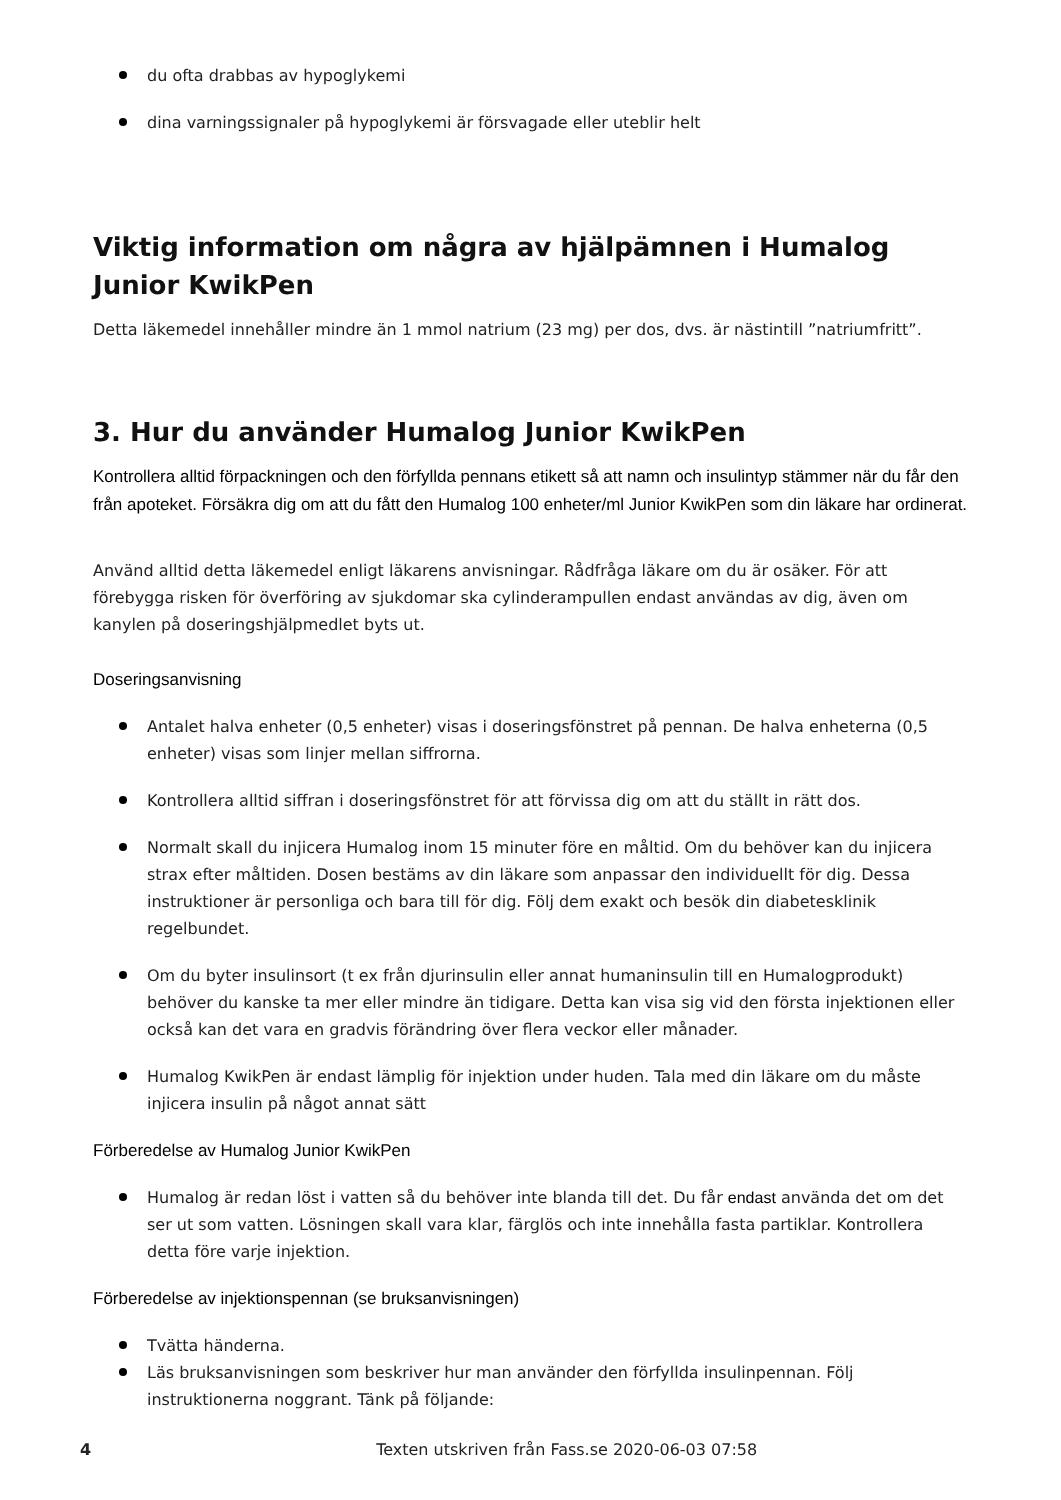du ofta drabbas av hypoglykemi
dina varningssignaler på hypoglykemi är försvagade eller uteblir helt
Viktig information om några av hjälpämnen i Humalog Junior KwikPen
Detta läkemedel innehåller mindre än 1 mmol natrium (23 mg) per dos, dvs. är nästintill ”natriumfritt”.
3. Hur du använder Humalog Junior KwikPen
Kontrollera alltid förpackningen och den förfyllda pennans etikett så att namn och insulintyp stämmer när du får den från apoteket. Försäkra dig om att du fått den Humalog 100 enheter/ml Junior KwikPen som din läkare har ordinerat.
Använd alltid detta läkemedel enligt läkarens anvisningar. Rådfråga läkare om du är osäker. För att förebygga risken för överföring av sjukdomar ska cylinderampullen endast användas av dig, även om kanylen på doseringshjälpmedlet byts ut.
Doseringsanvisning
Antalet halva enheter (0,5 enheter) visas i doseringsfönstret på pennan. De halva enheterna (0,5 enheter) visas som linjer mellan siffrorna.
Kontrollera alltid siffran i doseringsfönstret för att förvissa dig om att du ställt in rätt dos.
Normalt skall du injicera Humalog inom 15 minuter före en måltid. Om du behöver kan du injicera strax efter måltiden. Dosen bestäms av din läkare som anpassar den individuellt för dig. Dessa instruktioner är personliga och bara till för dig. Följ dem exakt och besök din diabetesklinik regelbundet.
Om du byter insulinsort (t ex från djurinsulin eller annat humaninsulin till en Humalogprodukt) behöver du kanske ta mer eller mindre än tidigare. Detta kan visa sig vid den första injektionen eller också kan det vara en gradvis förändring över flera veckor eller månader.
Humalog KwikPen är endast lämplig för injektion under huden. Tala med din läkare om du måste injicera insulin på något annat sätt
Förberedelse av Humalog Junior KwikPen
Humalog är redan löst i vatten så du behöver inte blanda till det. Du får endast använda det om det ser ut som vatten. Lösningen skall vara klar, färglös och inte innehålla fasta partiklar. Kontrollera detta före varje injektion.
Förberedelse av injektionspennan (se bruksanvisningen)
Tvätta händerna.
Läs bruksanvisningen som beskriver hur man använder den förfyllda insulinpennan. Följ instruktionerna noggrant. Tänk på följande:
4 Texten utskriven från Fass.se 2020-06-03 07:58